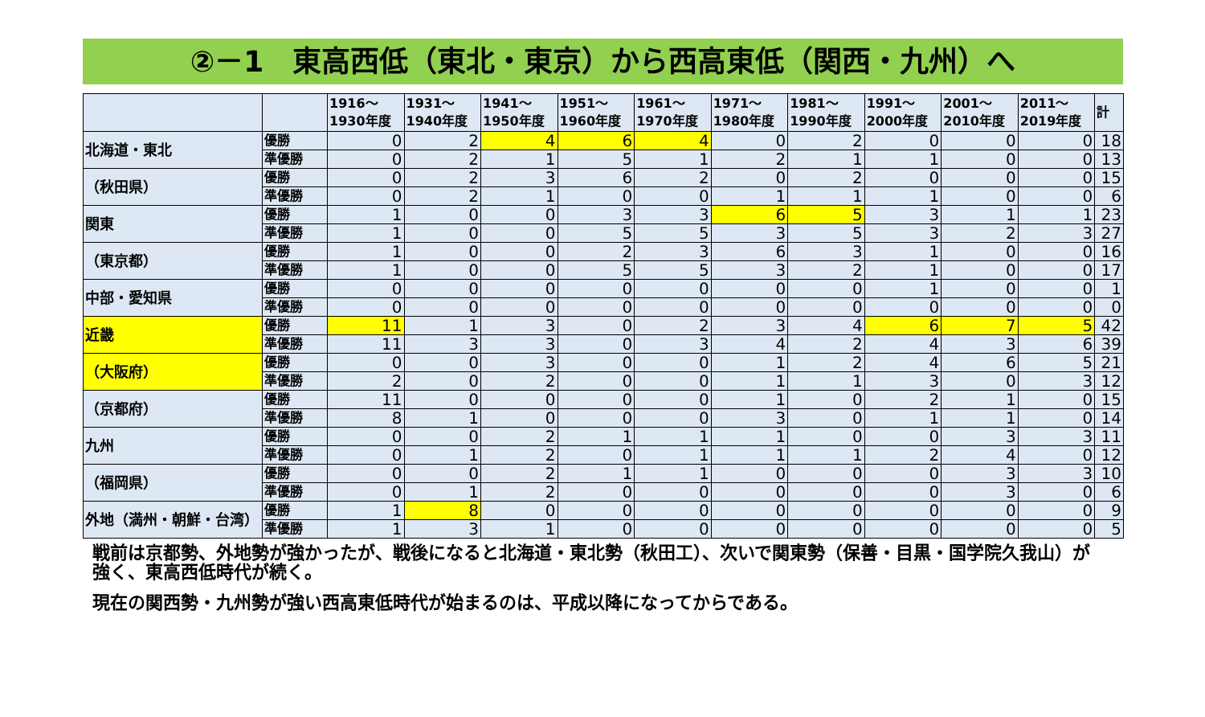②－1　東高西低（東北・東京）から西高東低（関西・九州）へ
| | | 1916～ 1930年度 | 1931～ 1940年度 | 1941～ 1950年度 | 1951～ 1960年度 | 1961～ 1970年度 | 1971～ 1980年度 | 1981～ 1990年度 | 1991～ 2000年度 | 2001～ 2010年度 | 2011～ 2019年度 | 計 |
| --- | --- | --- | --- | --- | --- | --- | --- | --- | --- | --- | --- | --- |
| 北海道・東北 | 優勝 | 0 | 2 | 4 | 6 | 4 | 0 | 2 | 0 | 0 | 0 | 18 |
| | 準優勝 | 0 | 2 | 1 | 5 | 1 | 2 | 1 | 1 | 0 | 0 | 13 |
| （秋田県） | 優勝 | 0 | 2 | 3 | 6 | 2 | 0 | 2 | 0 | 0 | 0 | 15 |
| | 準優勝 | 0 | 2 | 1 | 0 | 0 | 1 | 1 | 1 | 0 | 0 | 6 |
| 関東 | 優勝 | 1 | 0 | 0 | 3 | 3 | 6 | 5 | 3 | 1 | 1 | 23 |
| | 準優勝 | 1 | 0 | 0 | 5 | 5 | 3 | 5 | 3 | 2 | 3 | 27 |
| （東京都） | 優勝 | 1 | 0 | 0 | 2 | 3 | 6 | 3 | 1 | 0 | 0 | 16 |
| | 準優勝 | 1 | 0 | 0 | 5 | 5 | 3 | 2 | 1 | 0 | 0 | 17 |
| 中部・愛知県 | 優勝 | 0 | 0 | 0 | 0 | 0 | 0 | 0 | 1 | 0 | 0 | 1 |
| | 準優勝 | 0 | 0 | 0 | 0 | 0 | 0 | 0 | 0 | 0 | 0 | 0 |
| 近畿 | 優勝 | 11 | 1 | 3 | 0 | 2 | 3 | 4 | 6 | 7 | 5 | 42 |
| | 準優勝 | 11 | 3 | 3 | 0 | 3 | 4 | 2 | 4 | 3 | 6 | 39 |
| （大阪府） | 優勝 | 0 | 0 | 3 | 0 | 0 | 1 | 2 | 4 | 6 | 5 | 21 |
| | 準優勝 | 2 | 0 | 2 | 0 | 0 | 1 | 1 | 3 | 0 | 3 | 12 |
| （京都府） | 優勝 | 11 | 0 | 0 | 0 | 0 | 1 | 0 | 2 | 1 | 0 | 15 |
| | 準優勝 | 8 | 1 | 0 | 0 | 0 | 3 | 0 | 1 | 1 | 0 | 14 |
| 九州 | 優勝 | 0 | 0 | 2 | 1 | 1 | 1 | 0 | 0 | 3 | 3 | 11 |
| | 準優勝 | 0 | 1 | 2 | 0 | 1 | 1 | 1 | 2 | 4 | 0 | 12 |
| （福岡県） | 優勝 | 0 | 0 | 2 | 1 | 1 | 0 | 0 | 0 | 3 | 3 | 10 |
| | 準優勝 | 0 | 1 | 2 | 0 | 0 | 0 | 0 | 0 | 3 | 0 | 6 |
| 外地（満州・朝鮮・台湾） | 優勝 | 1 | 8 | 0 | 0 | 0 | 0 | 0 | 0 | 0 | 0 | 9 |
| | 準優勝 | 1 | 3 | 1 | 0 | 0 | 0 | 0 | 0 | 0 | 0 | 5 |
戦前は京都勢、外地勢が強かったが、戦後になると北海道・東北勢（秋田工）、次いで関東勢（保善・目黒・国学院久我山）が強く、東高西低時代が続く。
現在の関西勢・九州勢が強い西高東低時代が始まるのは、平成以降になってからである。